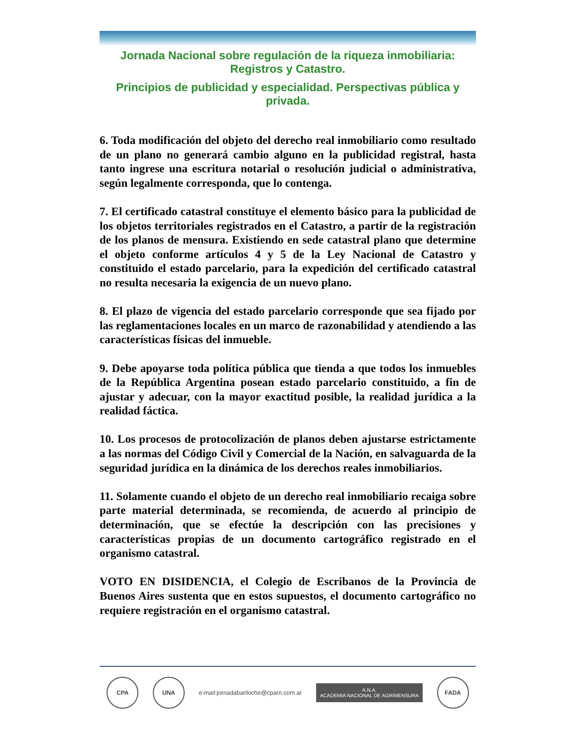Jornada Nacional sobre regulación de la riqueza inmobiliaria: Registros y Catastro.
Principios de publicidad y especialidad. Perspectivas pública y privada.
6. Toda modificación del objeto del derecho real inmobiliario como resultado de un plano no generará cambio alguno en la publicidad registral, hasta tanto ingrese una escritura notarial o resolución judicial o administrativa, según legalmente corresponda, que lo contenga.
7. El certificado catastral constituye el elemento básico para la publicidad de los objetos territoriales registrados en el Catastro, a partir de la registración de los planos de mensura. Existiendo en sede catastral plano que determine el objeto conforme artículos 4 y 5 de la Ley Nacional de Catastro y constituido el estado parcelario, para la expedición del certificado catastral no resulta necesaria la exigencia de un nuevo plano.
8. El plazo de vigencia del estado parcelario corresponde que sea fijado por las reglamentaciones locales en un marco de razonabilidad y atendiendo a las características físicas del inmueble.
9. Debe apoyarse toda política pública que tienda a que todos los inmuebles de la República Argentina posean estado parcelario constituido, a fin de ajustar y adecuar, con la mayor exactitud posible, la realidad jurídica a la realidad fáctica.
10. Los procesos de protocolización de planos deben ajustarse estrictamente a las normas del Código Civil y Comercial de la Nación, en salvaguarda de la seguridad jurídica en la dinámica de los derechos reales inmobiliarios.
11. Solamente cuando el objeto de un derecho real inmobiliario recaiga sobre parte material determinada, se recomienda, de acuerdo al principio de determinación, que se efectúe la descripción con las precisiones y características propias de un documento cartográfico registrado en el organismo catastral.
VOTO EN DISIDENCIA, el Colegio de Escribanos de la Provincia de Buenos Aires sustenta que en estos supuestos, el documento cartográfico no requiere registración en el organismo catastral.
CPA UNA
e-mail:jornadabariloche@cparn.com.ar
A.N.A.
ACADEMIA NACIONAL DE AGRIMENSURA
FADA